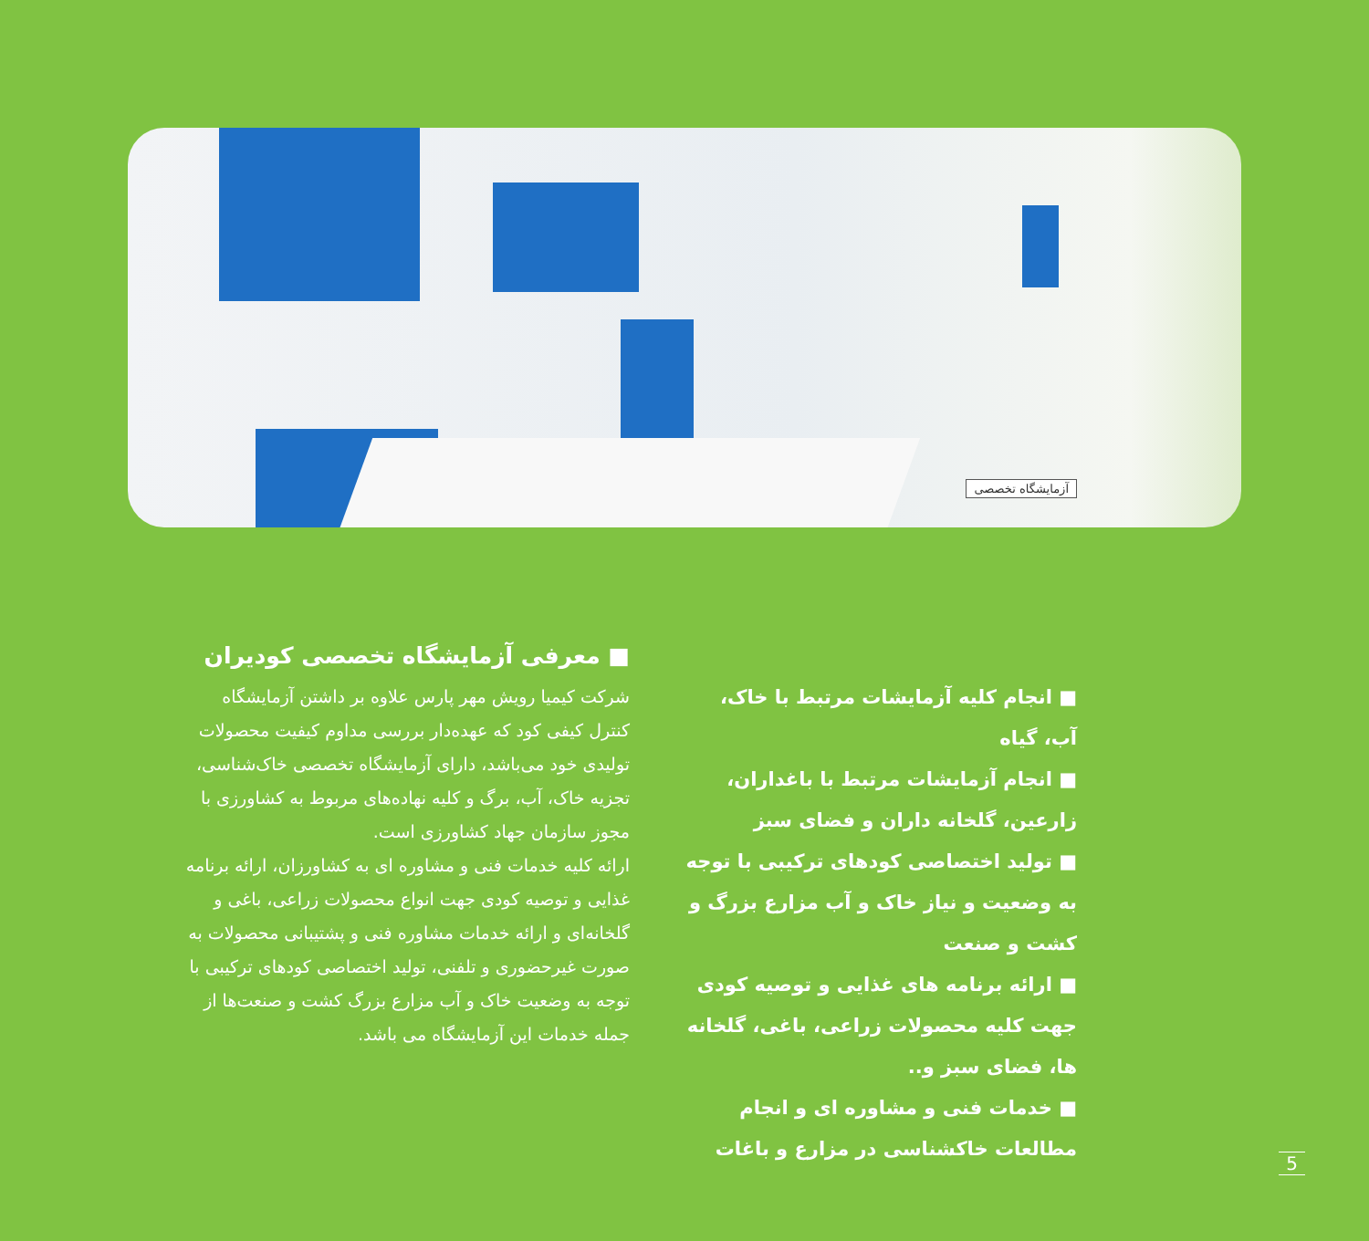آزمایشگاه تخصصی
■ معرفی آزمایشگاه تخصصی کودیران
شرکت کیمیا رویش مهر پارس علاوه بر داشتن آزمایشگاه کنترل کیفی کود که عهده‌دار بررسی مداوم کیفیت محصولات تولیدی خود می‌باشد، دارای آزمایشگاه تخصصی خاک‌شناسی، تجزیه خاک، آب، برگ و کلیه نهاده‌های مربوط به کشاورزی با مجوز سازمان جهاد کشاورزی است.
ارائه کلیه خدمات فنی و مشاوره ای به کشاورزان، ارائه برنامه غذایی و توصیه کودی جهت انواع محصولات زراعی، باغی و گلخانه‌ای و ارائه خدمات مشاوره فنی و پشتیبانی محصولات به صورت غیرحضوری و تلفنی، تولید اختصاصی کودهای ترکیبی با توجه به وضعیت خاک و آب مزارع بزرگ کشت و صنعت‌ها از جمله خدمات این آزمایشگاه می باشد.
■ انجام کلیه آزمایشات مرتبط با خاک، آب، گیاه
■ انجام آزمایشات مرتبط با باغداران، زارعین، گلخانه داران و فضای سبز
■ تولید اختصاصی کودهای ترکیبی با توجه به وضعیت و نیاز خاک و آب مزارع بزرگ و کشت و صنعت
■ ارائه برنامه های غذایی و توصیه کودی جهت کلیه محصولات زراعی، باغی، گلخانه ها، فضای سبز و..
■ خدمات فنی و مشاوره ای و انجام مطالعات خاکشناسی در مزارع و باغات
5